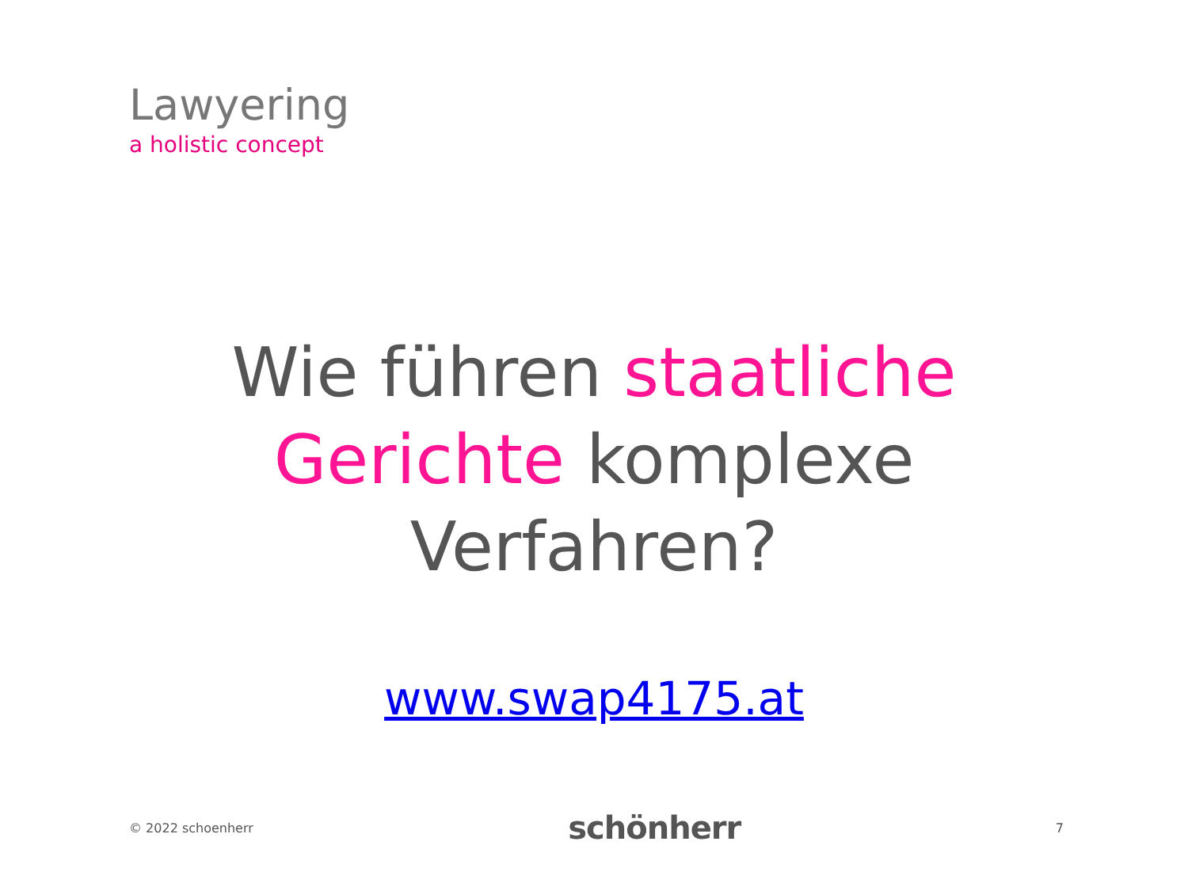Lawyering
a holistic concept
Wie führen staatliche
Gerichte komplexe
Verfahren?
www.swap4175.at
© 2022 schoenherr schönherr 7